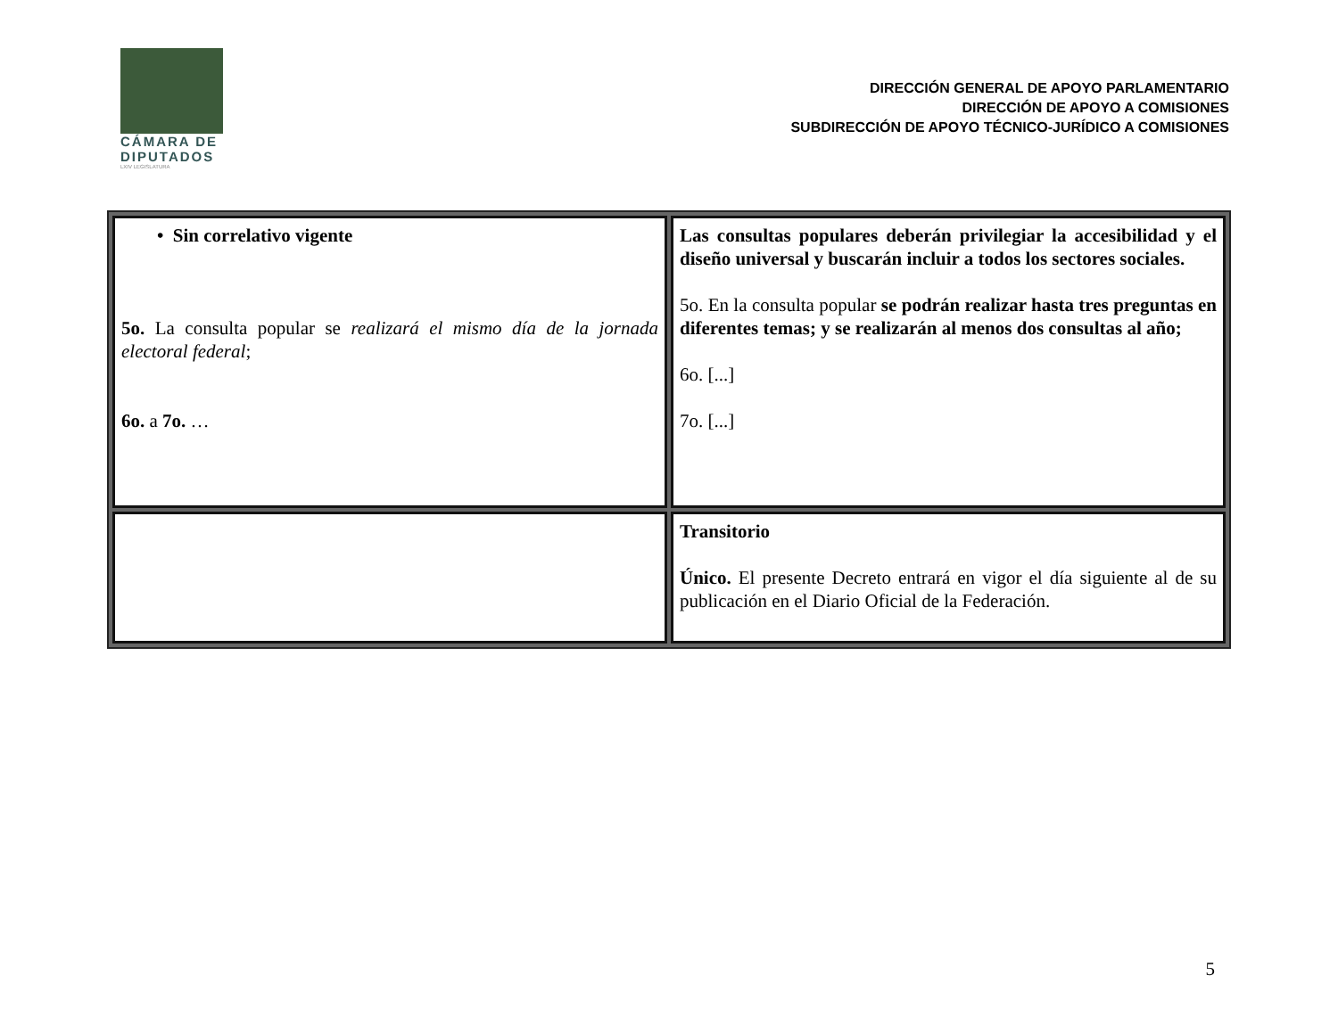CÁMARA DE
DIPUTADOS
LXIV LEGISLATURA
DIRECCIÓN GENERAL DE APOYO PARLAMENTARIO
DIRECCIÓN DE APOYO A COMISIONES
SUBDIRECCIÓN DE APOYO TÉCNICO-JURÍDICO A COMISIONES
| • Sin correlativo vigente 5o. La consulta popular se realizará el mismo día de la jornada electoral federal ; 6o. a 7o. … | Las consultas populares deberán privilegiar la accesibilidad y el diseño universal y buscarán incluir a todos los sectores sociales. 5o. En la consulta popular se podrán realizar hasta tres preguntas en diferentes temas; y se realizarán al menos dos consultas al año; 6o. [...] 7o. [...] |
| | Transitorio Único. El presente Decreto entrará en vigor el día siguiente al de su publicación en el Diario Oficial de la Federación. |
5